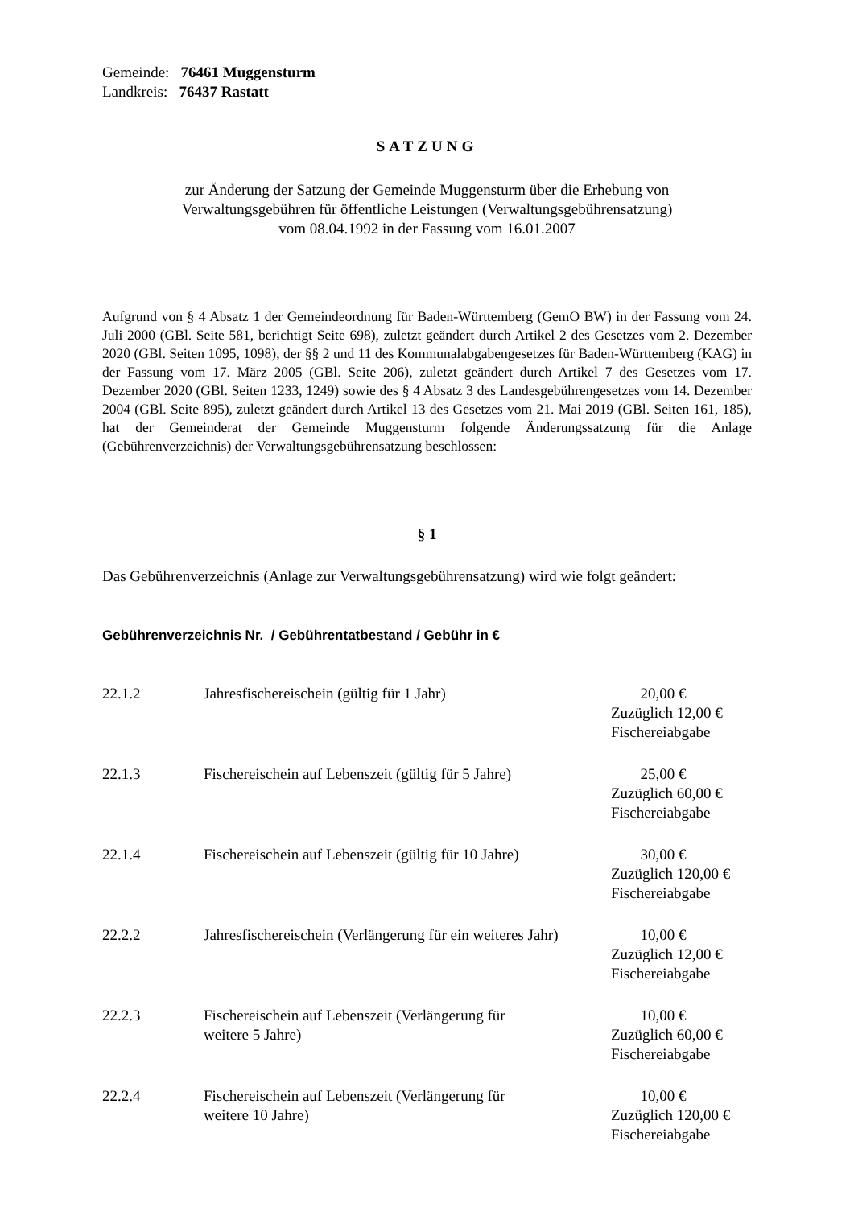Gemeinde: 76461 Muggensturm
Landkreis: 76437 Rastatt
SATZUNG
zur Änderung der Satzung der Gemeinde Muggensturm über die Erhebung von
Verwaltungsgebühren für öffentliche Leistungen (Verwaltungsgebührensatzung)
vom 08.04.1992 in der Fassung vom 16.01.2007
Aufgrund von § 4 Absatz 1 der Gemeindeordnung für Baden-Württemberg (GemO BW) in der Fassung vom 24. Juli 2000 (GBl. Seite 581, berichtigt Seite 698), zuletzt geändert durch Artikel 2 des Gesetzes vom 2. Dezember 2020 (GBl. Seiten 1095, 1098), der §§ 2 und 11 des Kommunalabgabengesetzes für Baden-Württemberg (KAG) in der Fassung vom 17. März 2005 (GBl. Seite 206), zuletzt geändert durch Artikel 7 des Gesetzes vom 17. Dezember 2020 (GBl. Seiten 1233, 1249) sowie des § 4 Absatz 3 des Landesgebührengesetzes vom 14. Dezember 2004 (GBl. Seite 895), zuletzt geändert durch Artikel 13 des Gesetzes vom 21. Mai 2019 (GBl. Seiten 161, 185), hat der Gemeinderat der Gemeinde Muggensturm folgende Änderungssatzung für die Anlage (Gebührenverzeichnis) der Verwaltungsgebührensatzung beschlossen:
§ 1
Das Gebührenverzeichnis (Anlage zur Verwaltungsgebührensatzung) wird wie folgt geändert:
Gebührenverzeichnis Nr. / Gebührentatbestand / Gebühr in €
| 22.1.2 | Jahresfischereischein (gültig für 1 Jahr) | 20,00 € Zuzüglich 12,00 € Fischereiabgabe |
| 22.1.3 | Fischereischein auf Lebenszeit (gültig für 5 Jahre) | 25,00 € Zuzüglich 60,00 € Fischereiabgabe |
| 22.1.4 | Fischereischein auf Lebenszeit (gültig für 10 Jahre) | 30,00 € Zuzüglich 120,00 € Fischereiabgabe |
| 22.2.2 | Jahresfischereischein (Verlängerung für ein weiteres Jahr) | 10,00 € Zuzüglich 12,00 € Fischereiabgabe |
| 22.2.3 | Fischereischein auf Lebenszeit (Verlängerung für weitere 5 Jahre) | 10,00 € Zuzüglich 60,00 € Fischereiabgabe |
| 22.2.4 | Fischereischein auf Lebenszeit (Verlängerung für weitere 10 Jahre) | 10,00 € Zuzüglich 120,00 € Fischereiabgabe |